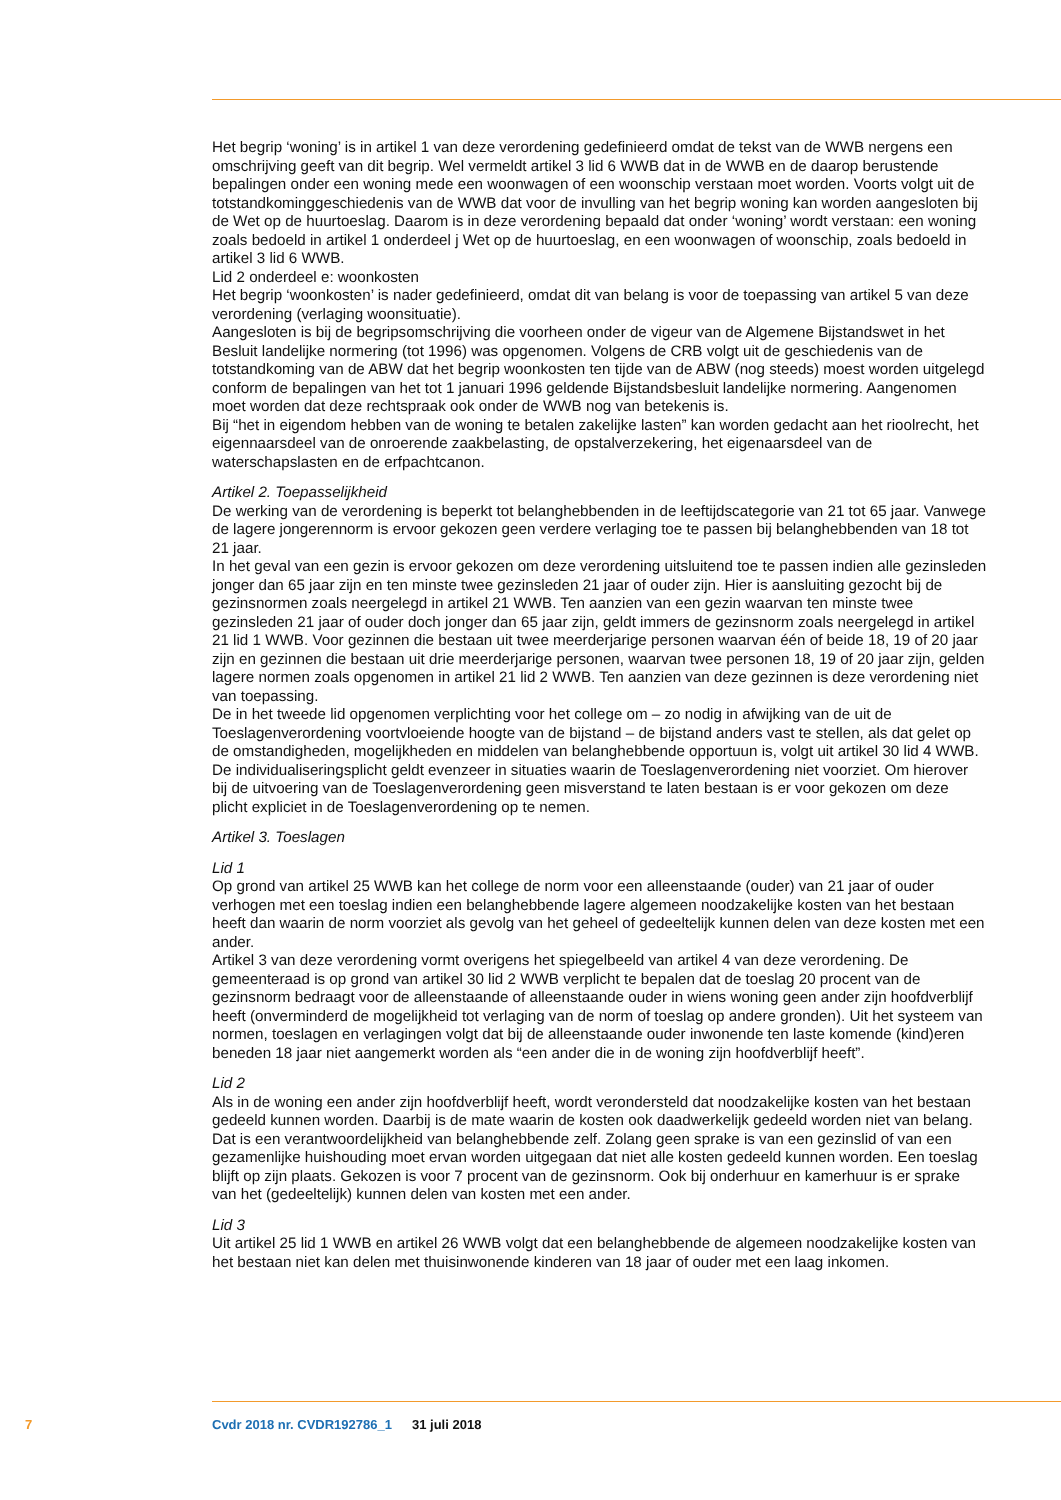Het begrip ‘woning’ is in artikel 1 van deze verordening gedefinieerd omdat de tekst van de WWB nergens een omschrijving geeft van dit begrip. Wel vermeldt artikel 3 lid 6 WWB dat in de WWB en de daarop berustende bepalingen onder een woning mede een woonwagen of een woonschip verstaan moet worden. Voorts volgt uit de totstandkominggeschiedenis van de WWB dat voor de invulling van het begrip woning kan worden aangesloten bij de Wet op de huurtoeslag. Daarom is in deze verordening bepaald dat onder ‘woning’ wordt verstaan: een woning zoals bedoeld in artikel 1 onderdeel j Wet op de huurtoeslag, en een woonwagen of woonschip, zoals bedoeld in artikel 3 lid 6 WWB.
Lid 2 onderdeel e: woonkosten
Het begrip ‘woonkosten’ is nader gedefinieerd, omdat dit van belang is voor de toepassing van artikel 5 van deze verordening (verlaging woonsituatie).
Aangesloten is bij de begripsomschrijving die voorheen onder de vigeur van de Algemene Bijstandswet in het Besluit landelijke normering (tot 1996) was opgenomen. Volgens de CRB volgt uit de geschiedenis van de totstandkoming van de ABW dat het begrip woonkosten ten tijde van de ABW (nog steeds) moest worden uitgelegd conform de bepalingen van het tot 1 januari 1996 geldende Bijstandsbesluit landelijke normering. Aangenomen moet worden dat deze rechtspraak ook onder de WWB nog van betekenis is.
Bij “het in eigendom hebben van de woning te betalen zakelijke lasten” kan worden gedacht aan het rioolrecht, het eigennaarsdeel van de onroerende zaakbelasting, de opstalverzekering, het eigenaarsdeel van de waterschapslasten en de erfpachtcanon.
Artikel 2. Toepasselijkheid
De werking van de verordening is beperkt tot belanghebbenden in de leeftijdscategorie van 21 tot 65 jaar. Vanwege de lagere jongerennorm is ervoor gekozen geen verdere verlaging toe te passen bij belanghebbenden van 18 tot 21 jaar.
In het geval van een gezin is ervoor gekozen om deze verordening uitsluitend toe te passen indien alle gezinsleden jonger dan 65 jaar zijn en ten minste twee gezinsleden 21 jaar of ouder zijn. Hier is aansluiting gezocht bij de gezinsnormen zoals neergelegd in artikel 21 WWB. Ten aanzien van een gezin waarvan ten minste twee gezinsleden 21 jaar of ouder doch jonger dan 65 jaar zijn, geldt immers de gezinsnorm zoals neergelegd in artikel 21 lid 1 WWB. Voor gezinnen die bestaan uit twee meerderjarige personen waarvan één of beide 18, 19 of 20 jaar zijn en gezinnen die bestaan uit drie meerderjarige personen, waarvan twee personen 18, 19 of 20 jaar zijn, gelden lagere normen zoals opgenomen in artikel 21 lid 2 WWB. Ten aanzien van deze gezinnen is deze verordening niet van toepassing.
De in het tweede lid opgenomen verplichting voor het college om – zo nodig in afwijking van de uit de Toeslagenverordening voortvloeiende hoogte van de bijstand – de bijstand anders vast te stellen, als dat gelet op de omstandigheden, mogelijkheden en middelen van belanghebbende opportuun is, volgt uit artikel 30 lid 4 WWB. De individualiseringsplicht geldt evenzeer in situaties waarin de Toeslagenverordening niet voorziet. Om hierover bij de uitvoering van de Toeslagenverordening geen misverstand te laten bestaan is er voor gekozen om deze plicht expliciet in de Toeslagenverordening op te nemen.
Artikel 3. Toeslagen
Lid 1
Op grond van artikel 25 WWB kan het college de norm voor een alleenstaande (ouder) van 21 jaar of ouder verhogen met een toeslag indien een belanghebbende lagere algemeen noodzakelijke kosten van het bestaan heeft dan waarin de norm voorziet als gevolg van het geheel of gedeeltelijk kunnen delen van deze kosten met een ander.
Artikel 3 van deze verordening vormt overigens het spiegelbeeld van artikel 4 van deze verordening. De gemeenteraad is op grond van artikel 30 lid 2 WWB verplicht te bepalen dat de toeslag 20 procent van de gezinsnorm bedraagt voor de alleenstaande of alleenstaande ouder in wiens woning geen ander zijn hoofdverblijf heeft (onverminderd de mogelijkheid tot verlaging van de norm of toeslag op andere gronden). Uit het systeem van normen, toeslagen en verlagingen volgt dat bij de alleenstaande ouder inwonende ten laste komende (kind)eren beneden 18 jaar niet aangemerkt worden als “een ander die in de woning zijn hoofdverblijf heeft”.
Lid 2
Als in de woning een ander zijn hoofdverblijf heeft, wordt verondersteld dat noodzakelijke kosten van het bestaan gedeeld kunnen worden. Daarbij is de mate waarin de kosten ook daadwerkelijk gedeeld worden niet van belang. Dat is een verantwoordelijkheid van belanghebbende zelf. Zolang geen sprake is van een gezinslid of van een gezamenlijke huishouding moet ervan worden uitgegaan dat niet alle kosten gedeeld kunnen worden. Een toeslag blijft op zijn plaats. Gekozen is voor 7 procent van de gezinsnorm. Ook bij onderhuur en kamerhuur is er sprake van het (gedeeltelijk) kunnen delen van kosten met een ander.
Lid 3
Uit artikel 25 lid 1 WWB en artikel 26 WWB volgt dat een belanghebbende de algemeen noodzakelijke kosten van het bestaan niet kan delen met thuisinwonende kinderen van 18 jaar of ouder met een laag inkomen.
7 Cvdr 2018 nr. CVDR192786_1 31 juli 2018